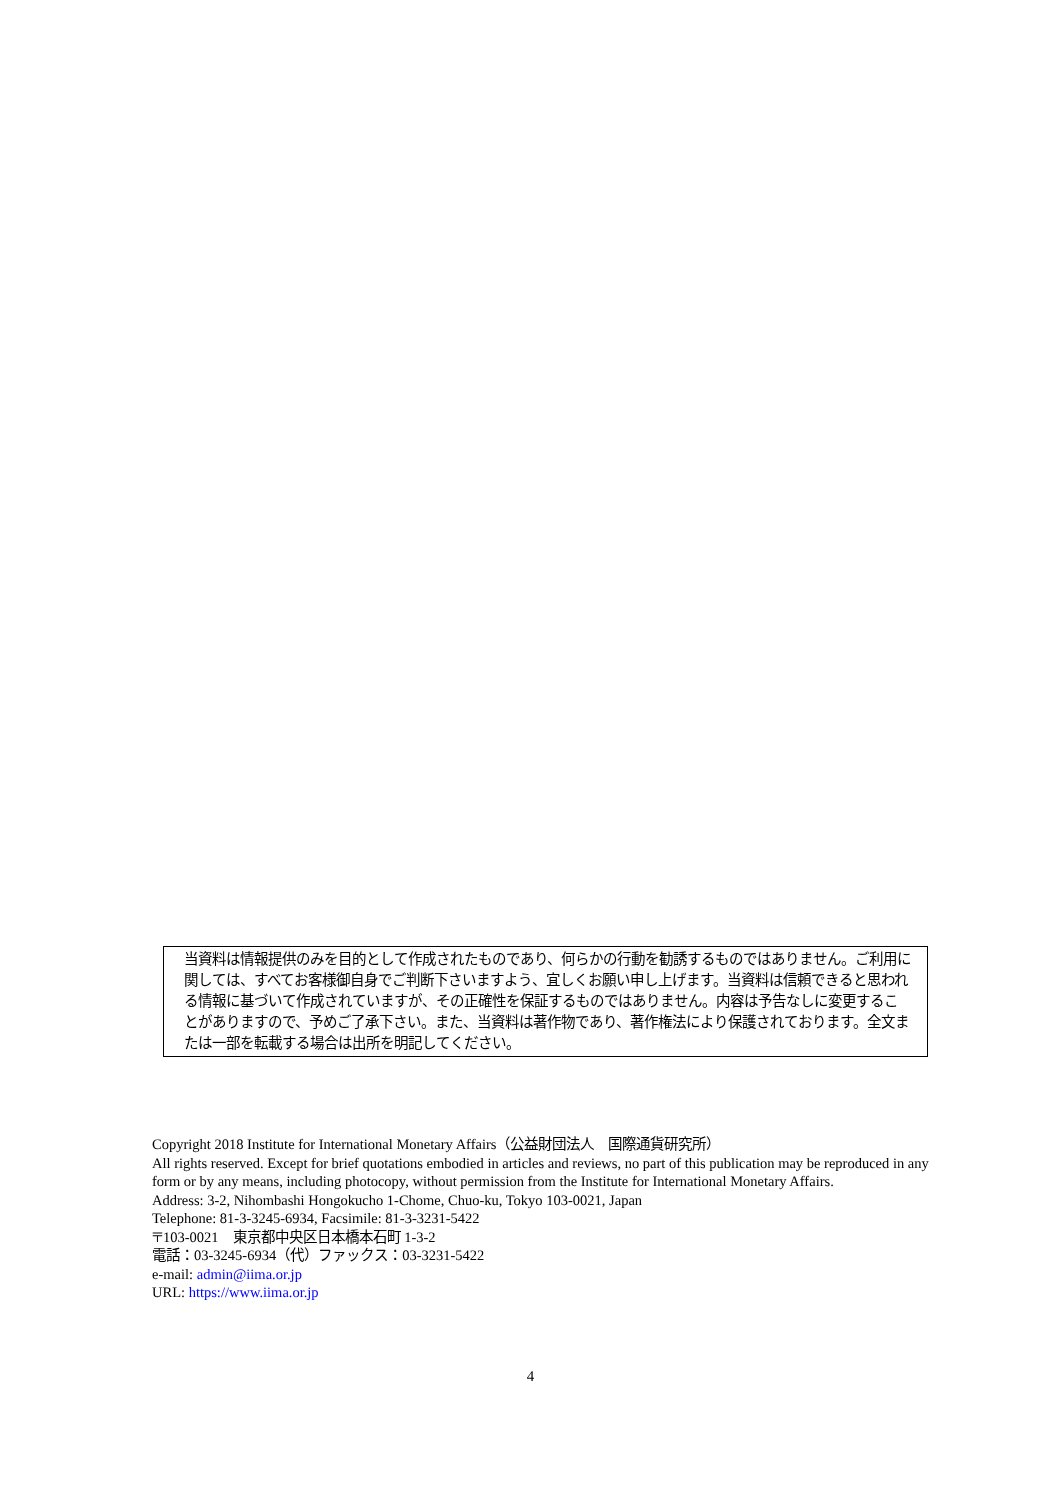当資料は情報提供のみを目的として作成されたものであり、何らかの行動を勧誘するものではありません。ご利用に関しては、すべてお客様御自身でご判断下さいますよう、宜しくお願い申し上げます。当資料は信頼できると思われる情報に基づいて作成されていますが、その正確性を保証するものではありません。内容は予告なしに変更することがありますので、予めご了承下さい。また、当資料は著作物であり、著作権法により保護されております。全文または一部を転載する場合は出所を明記してください。
Copyright 2018 Institute for International Monetary Affairs（公益財団法人　国際通貨研究所）
All rights reserved. Except for brief quotations embodied in articles and reviews, no part of this publication may be reproduced in any form or by any means, including photocopy, without permission from the Institute for International Monetary Affairs.
Address: 3-2, Nihombashi Hongokucho 1-Chome, Chuo-ku, Tokyo 103-0021, Japan
Telephone: 81-3-3245-6934, Facsimile: 81-3-3231-5422
〒103-0021　東京都中央区日本橋本石町 1-3-2
電話：03-3245-6934（代）ファックス：03-3231-5422
e-mail: admin@iima.or.jp
URL: https://www.iima.or.jp
4